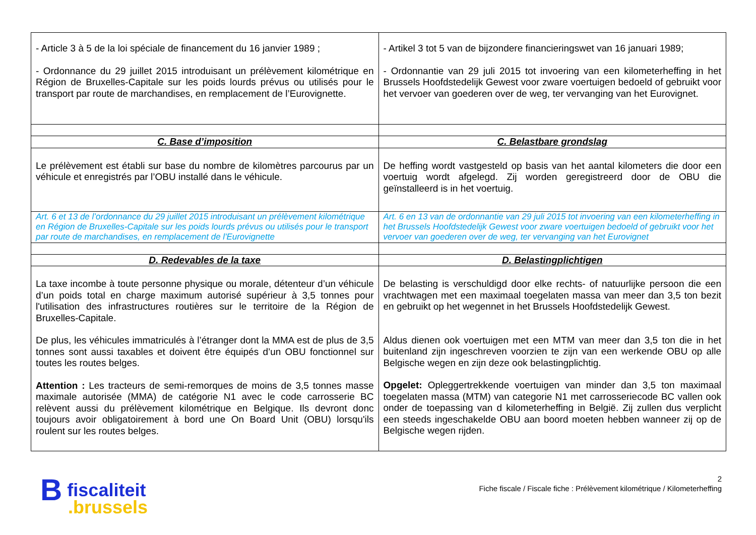| - Article 3 à 5 de la loi spéciale de financement du 16 janvier 1989 ; - Ordonnance du 29 juillet 2015 introduisant un prélèvement kilométrique en Région de Bruxelles-Capitale sur les poids lourds prévus ou utilisés pour le transport par route de marchandises, en remplacement de l’Eurovignette. | - Artikel 3 tot 5 van de bijzondere financieringswet van 16 januari 1989; - Ordonnantie van 29 juli 2015 tot invoering van een kilometerheffing in het Brussels Hoofdstedelijk Gewest voor zware voertuigen bedoeld of gebruikt voor het vervoer van goederen over de weg, ter vervanging van het Eurovignet. |
| C. Base d’imposition | C. Belastbare grondslag |
| Le prélèvement est établi sur base du nombre de kilomètres parcourus par un véhicule et enregistrés par l’OBU installé dans le véhicule. | De heffing wordt vastgesteld op basis van het aantal kilometers die door een voertuig wordt afgelegd. Zij worden geregistreerd door de OBU die geïnstalleerd is in het voertuig. |
| Art. 6 et 13 de l’ordonnance du 29 juillet 2015 introduisant un prélèvement kilométrique en Région de Bruxelles-Capitale sur les poids lourds prévus ou utilisés pour le transport par route de marchandises, en remplacement de l'Eurovignette | Art. 6 en 13 van de ordonnantie van 29 juli 2015 tot invoering van een kilometerheffing in het Brussels Hoofdstedelijk Gewest voor zware voertuigen bedoeld of gebruikt voor het vervoer van goederen over de weg, ter vervanging van het Eurovignet |
| D. Redevables de la taxe | D. Belastingplichtigen |
| La taxe incombe à toute personne physique ou morale, détenteur d’un véhicule d’un poids total en charge maximum autorisé supérieur à 3,5 tonnes pour l'utilisation des infrastructures routières sur le territoire de la Région de Bruxelles-Capitale. De plus, les véhicules immatriculés à l’étranger dont la MMA est de plus de 3,5 tonnes sont aussi taxables et doivent être équipés d’un OBU fonctionnel sur toutes les routes belges. Attention : Les tracteurs de semi-remorques de moins de 3,5 tonnes masse maximale autorisée (MMA) de catégorie N1 avec le code carrosserie BC relèvent aussi du prélèvement kilométrique en Belgique. Ils devront donc toujours avoir obligatoirement à bord une On Board Unit (OBU) lorsqu'ils roulent sur les routes belges. | De belasting is verschuldigd door elke rechts- of natuurlijke persoon die een vrachtwagen met een maximaal toegelaten massa van meer dan 3,5 ton bezit en gebruikt op het wegennet in het Brussels Hoofdstedelijk Gewest. Aldus dienen ook voertuigen met een MTM van meer dan 3,5 ton die in het buitenland zijn ingeschreven voorzien te zijn van een werkende OBU op alle Belgische wegen en zijn deze ook belastingplichtig. Opgelet: Opleggertrekkende voertuigen van minder dan 3,5 ton maximaal toegelaten massa (MTM) van categorie N1 met carrosseriecode BC vallen ook onder de toepassing van d kilometerheffing in België. Zij zullen dus verplicht een steeds ingeschakelde OBU aan boord moeten hebben wanneer zij op de Belgische wegen rijden. |
2
Fiche fiscale / Fiscale fiche : Prélèvement kilométrique / Kilometerheffing
B fiscaliteit
.brussels